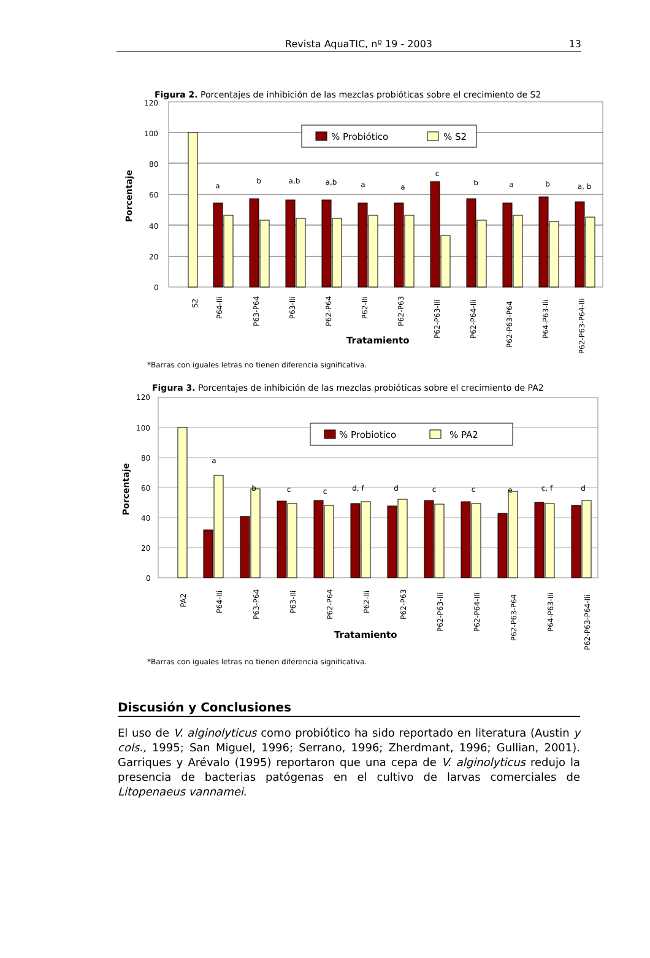Revista AquaTIC, nº 19 - 2003 13
Figura 2. Porcentajes de inhibición de las mezclas probióticas sobre el crecimiento de S2
120
100
80
60
40
20
0
Porcentaje
a
b
a,b
a,b
a
a
c
b
a
b
a, b
% Probiótico
% S2
S2
P64-Ili
P63-P64
P63-Ili
P62-P64
P62-Ili
P62-P63
P62-P63-Ili
P62-P64-Ili
P62-P63-P64
P64-P63-Ili
P62-P63-P64-Ili
Tratamiento
*Barras con iguales letras no tienen diferencia significativa.
Figura 3. Porcentajes de inhibición de las mezclas probióticas sobre el crecimiento de PA2
120
100
80
60
40
20
0
Porcentaje
a
b
c
c
d, f
d
c
c
e
c, f
d
% Probiotico
% PA2
PA2
P64-Ili
P63-P64
P63-Ili
P62-P64
P62-Ili
P62-P63
P62-P63-Ili
P62-P64-Ili
P62-P63-P64
P64-P63-Ili
P62-P63-P64-Ili
Tratamiento
*Barras con iguales letras no tienen diferencia significativa.
Discusión y Conclusiones
El uso de V. alginolyticus como probiótico ha sido reportado en literatura (Austin y cols., 1995; San Miguel, 1996; Serrano, 1996; Zherdmant, 1996; Gullian, 2001). Garriques y Arévalo (1995) reportaron que una cepa de V. alginolyticus redujo la presencia de bacterias patógenas en el cultivo de larvas comerciales de Litopenaeus vannamei.